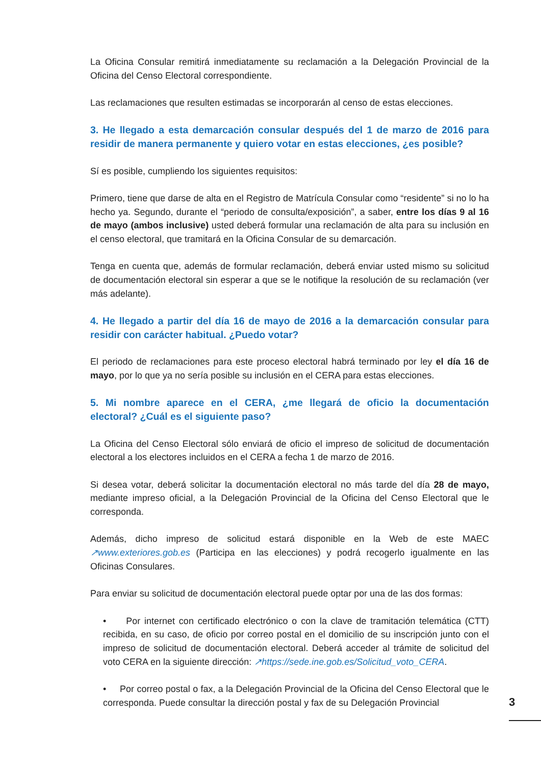La Oficina Consular remitirá inmediatamente su reclamación a la Delegación Provincial de la Oficina del Censo Electoral correspondiente.
Las reclamaciones que resulten estimadas se incorporarán al censo de estas elecciones.
3. He llegado a esta demarcación consular después del 1 de marzo de 2016 para residir de manera permanente y quiero votar en estas elecciones, ¿es posible?
Sí es posible, cumpliendo los siguientes requisitos:
Primero, tiene que darse de alta en el Registro de Matrícula Consular como “residente” si no lo ha hecho ya. Segundo, durante el “periodo de consulta/exposición”, a saber, entre los días 9 al 16 de mayo (ambos inclusive) usted deberá formular una reclamación de alta para su inclusión en el censo electoral, que tramitará en la Oficina Consular de su demarcación.
Tenga en cuenta que, además de formular reclamación, deberá enviar usted mismo su solicitud de documentación electoral sin esperar a que se le notifique la resolución de su reclamación (ver más adelante).
4. He llegado a partir del día 16 de mayo de 2016 a la demarcación consular para residir con carácter habitual. ¿Puedo votar?
El periodo de reclamaciones para este proceso electoral habrá terminado por ley el día 16 de mayo, por lo que ya no sería posible su inclusión en el CERA para estas elecciones.
5. Mi nombre aparece en el CERA, ¿me llegará de oficio la documentación electoral? ¿Cuál es el siguiente paso?
La Oficina del Censo Electoral sólo enviará de oficio el impreso de solicitud de documentación electoral a los electores incluidos en el CERA a fecha 1 de marzo de 2016.
Si desea votar, deberá solicitar la documentación electoral no más tarde del día 28 de mayo, mediante impreso oficial, a la Delegación Provincial de la Oficina del Censo Electoral que le corresponda.
Además, dicho impreso de solicitud estará disponible en la Web de este MAEC ↗www.exteriores.gob.es (Participa en las elecciones) y podrá recogerlo igualmente en las Oficinas Consulares.
Para enviar su solicitud de documentación electoral puede optar por una de las dos formas:
• Por internet con certificado electrónico o con la clave de tramitación telemática (CTT) recibida, en su caso, de oficio por correo postal en el domicilio de su inscripción junto con el impreso de solicitud de documentación electoral. Deberá acceder al trámite de solicitud del voto CERA en la siguiente dirección: ↗https://sede.ine.gob.es/Solicitud_voto_CERA.
• Por correo postal o fax, a la Delegación Provincial de la Oficina del Censo Electoral que le corresponda. Puede consultar la dirección postal y fax de su Delegación Provincial
3